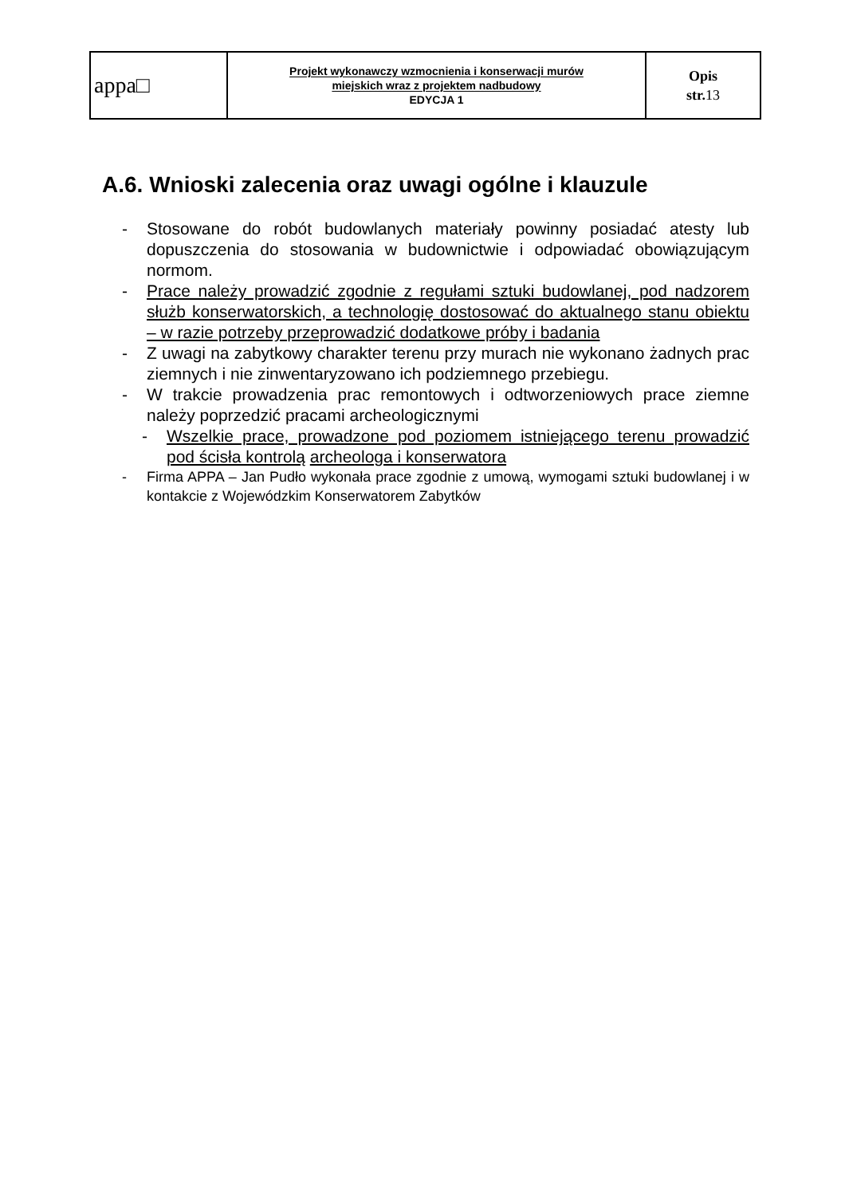| appa□ | Projekt wykonawczy wzmocnienia i konserwacji murów miejskich wraz z projektem nadbudowy EDYCJA 1 | Opis str. 13 |
A.6. Wnioski zalecenia oraz uwagi ogólne i klauzule
- Stosowane do robót budowlanych materiały powinny posiadać atesty lub dopuszczenia do stosowania w budownictwie i odpowiadać obowiązującym normom.
- Prace należy prowadzić zgodnie z regułami sztuki budowlanej, pod nadzorem służb konserwatorskich, a technologię dostosować do aktualnego stanu obiektu – w razie potrzeby przeprowadzić dodatkowe próby i badania
- Z uwagi na zabytkowy charakter terenu przy murach nie wykonano żadnych prac ziemnych i nie zinwentaryzowano ich podziemnego przebiegu.
- W trakcie prowadzenia prac remontowych i odtworzeniowych prace ziemne należy poprzedzić pracami archeologicznymi
- Wszelkie prace, prowadzone pod poziomem istniejącego terenu prowadzić pod ścisła kontrolą archeologa i konserwatora
- Firma APPA – Jan Pudło wykonała prace zgodnie z umową, wymogami sztuki budowlanej i w kontakcie z Wojewódzkim Konserwatorem Zabytków